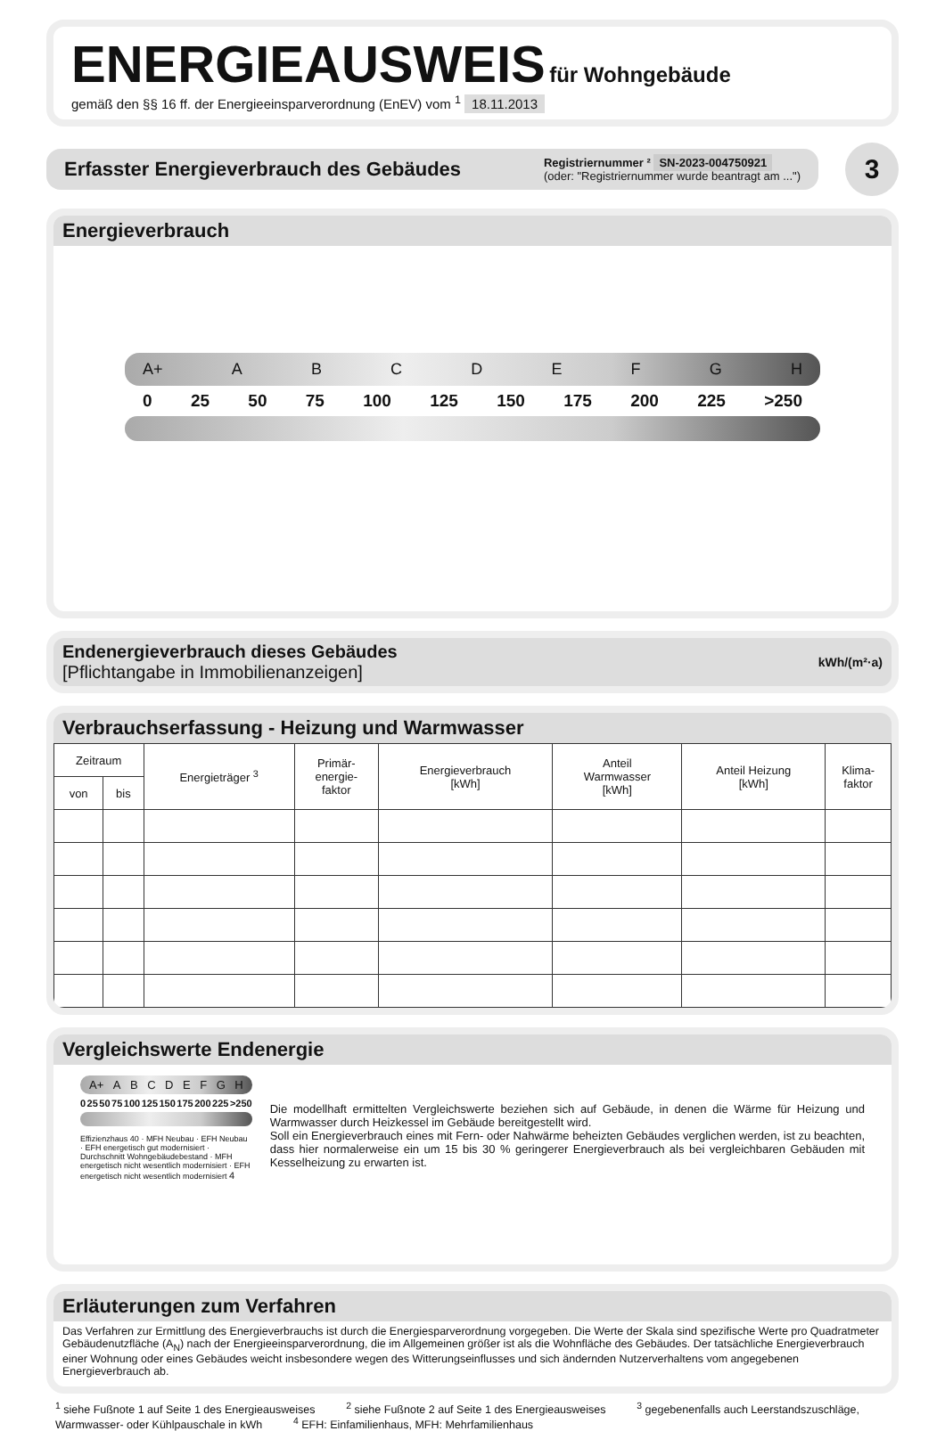ENERGIEAUSWEIS für Wohngebäude
gemäß den §§ 16 ff. der Energieeinsparverordnung (EnEV) vom <sup>1</sup> 18.11.2013
Erfasster Energieverbrauch des Gebäudes
Registriernummer ² SN-2023-004750921
(oder: "Registriernummer wurde beantragt am ...")
3
Energieverbrauch
A+ ABCDEFGH
0 25 50 75 100 125 150 175 200 225 >250
Endenergieverbrauch dieses Gebäudes
[Pflichtangabe in Immobilienanzeigen]
kWh/(m²·a)
Verbrauchserfassung - Heizung und Warmwasser
| Zeitraum | | Energieträger <sup>3</sup> | Primär- energie- faktor | Energieverbrauch [kWh] | Anteil Warmwasser [kWh] | Anteil Heizung [kWh] | Klima- faktor |
| --- | --- | --- | --- | --- | --- | --- | --- |
| von | bis | | | | | | |
Vergleichswerte Endenergie
A+ ABCDEFGH
0 25 50 75 100 125 150 175 200 225 >250
Effizienzhaus 40 · MFH Neubau · EFH Neubau · EFH energetisch gut modernisiert · Durchschnitt Wohngebäudebestand · MFH energetisch nicht wesentlich modernisiert · EFH energetisch nicht wesentlich modernisiert 4
Die modellhaft ermittelten Vergleichswerte beziehen sich auf Gebäude, in denen die Wärme für Heizung und Warmwasser durch Heizkessel im Gebäude bereitgestellt wird.
Soll ein Energieverbrauch eines mit Fern- oder Nahwärme beheizten Gebäudes verglichen werden, ist zu beachten, dass hier normalerweise ein um 15 bis 30 % geringerer Energieverbrauch als bei vergleichbaren Gebäuden mit Kesselheizung zu erwarten ist.
Erläuterungen zum Verfahren
Das Verfahren zur Ermittlung des Energieverbrauchs ist durch die Energiesparverordnung vorgegeben. Die Werte der Skala sind spezifische Werte pro Quadratmeter Gebäudenutzfläche (A<sub>N</sub>) nach der Energieeinsparverordnung, die im Allgemeinen größer ist als die Wohnfläche des Gebäudes. Der tatsächliche Energieverbrauch einer Wohnung oder eines Gebäudes weicht insbesondere wegen des Witterungseinflusses und sich ändernden Nutzerverhaltens vom angegebenen Energieverbrauch ab.
<sup>1</sup> siehe Fußnote 1 auf Seite 1 des Energieausweises <sup>2</sup> siehe Fußnote 2 auf Seite 1 des Energieausweises <sup>3</sup> gegebenenfalls auch Leerstandszuschläge, Warmwasser- oder Kühlpauschale in kWh <sup>4</sup> EFH: Einfamilienhaus, MFH: Mehrfamilienhaus